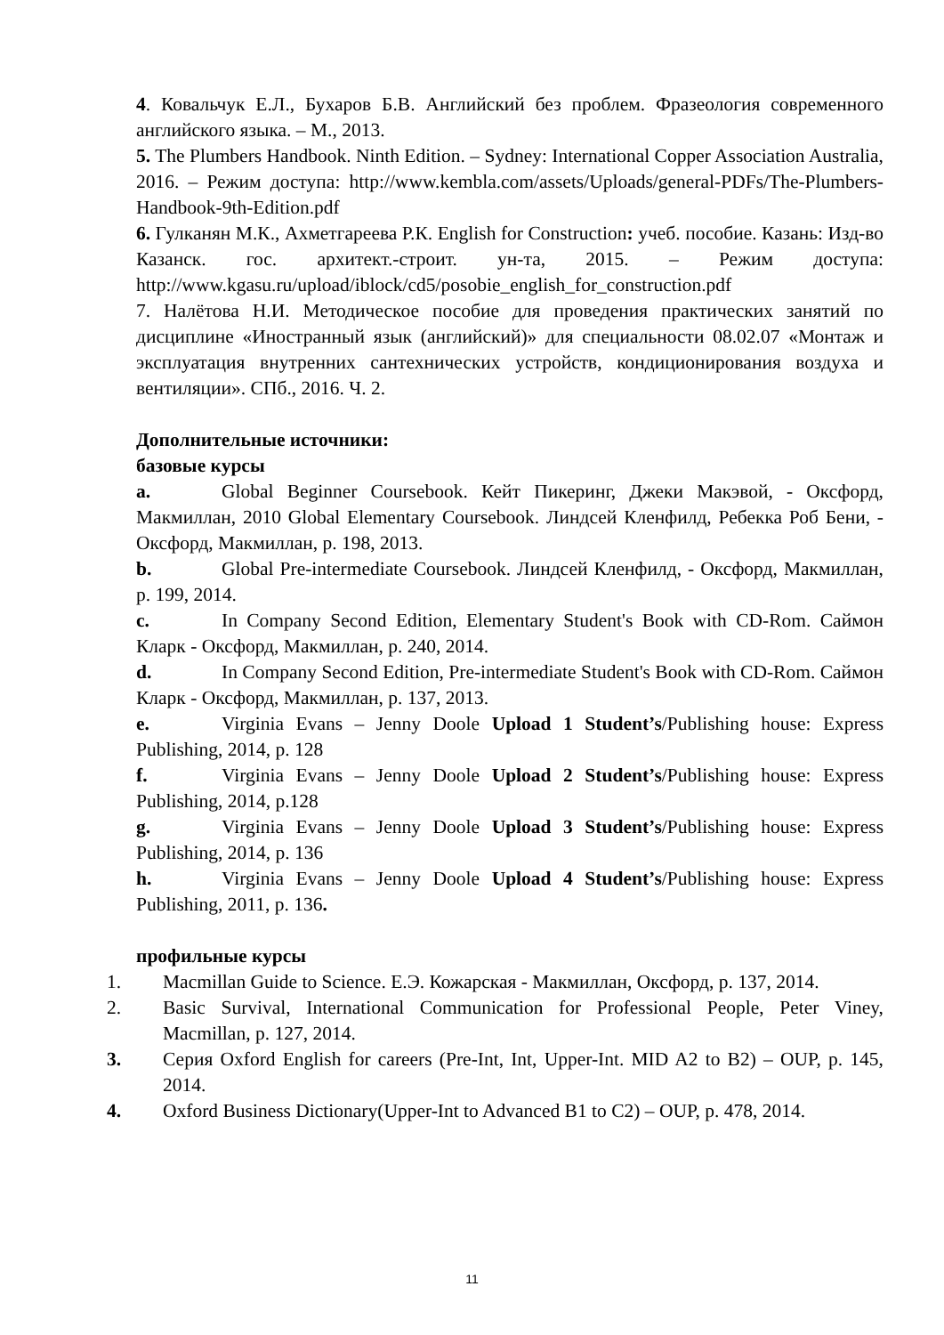4. Ковальчук Е.Л., Бухаров Б.В. Английский без проблем. Фразеология современного английского языка. – М., 2013.
5. The Plumbers Handbook. Ninth Edition. – Sydney: International Copper Association Australia, 2016. – Режим доступа: http://www.kembla.com/assets/Uploads/general-PDFs/The-Plumbers-Handbook-9th-Edition.pdf
6. Гулканян М.К., Ахметгареева Р.К. English for Construction: учеб. пособие. Казань: Изд-во Казанск. гос. архитект.-строит. ун-та, 2015. – Режим доступа: http://www.kgasu.ru/upload/iblock/cd5/posobie_english_for_construction.pdf
7. Налётова Н.И. Методическое пособие для проведения практических занятий по дисциплине «Иностранный язык (английский)» для специальности 08.02.07 «Монтаж и эксплуатация внутренних сантехнических устройств, кондиционирования воздуха и вентиляции». СПб., 2016. Ч. 2.
Дополнительные источники:
базовые курсы
a. Global Beginner Coursebook. Кейт Пикеринг, Джеки Макэвой, - Оксфорд, Макмиллан, 2010 Global Elementary Coursebook. Линдсей Кленфилд, Ребекка Роб Бени, - Оксфорд, Макмиллан, p. 198, 2013.
b. Global Pre-intermediate Coursebook. Линдсей Кленфилд, - Оксфорд, Макмиллан, p. 199, 2014.
c. In Company Second Edition, Elementary Student's Book with CD-Rom. Саймон Кларк - Оксфорд, Макмиллан, p. 240, 2014.
d. In Company Second Edition, Pre-intermediate Student's Book with CD-Rom. Саймон Кларк - Оксфорд, Макмиллан, p. 137, 2013.
e. Virginia Evans – Jenny Doole Upload 1 Student’s/Publishing house: Express Publishing, 2014, p. 128
f. Virginia Evans – Jenny Doole Upload 2 Student’s/Publishing house: Express Publishing, 2014, p.128
g. Virginia Evans – Jenny Doole Upload 3 Student’s/Publishing house: Express Publishing, 2014, p. 136
h. Virginia Evans – Jenny Doole Upload 4 Student’s/Publishing house: Express Publishing, 2011, p. 136.
профильные курсы
1. Macmillan Guide to Science. Е.Э. Кожарская - Макмиллан, Оксфорд, p. 137, 2014.
2. Basic Survival, International Communication for Professional People, Peter Viney, Macmillan, p. 127, 2014.
3. Серия Oxford English for careers (Pre-Int, Int, Upper-Int. MID A2 to B2) – OUP, p. 145, 2014.
4. Oxford Business Dictionary(Upper-Int to Advanced B1 to C2) – OUP, p. 478, 2014.
11